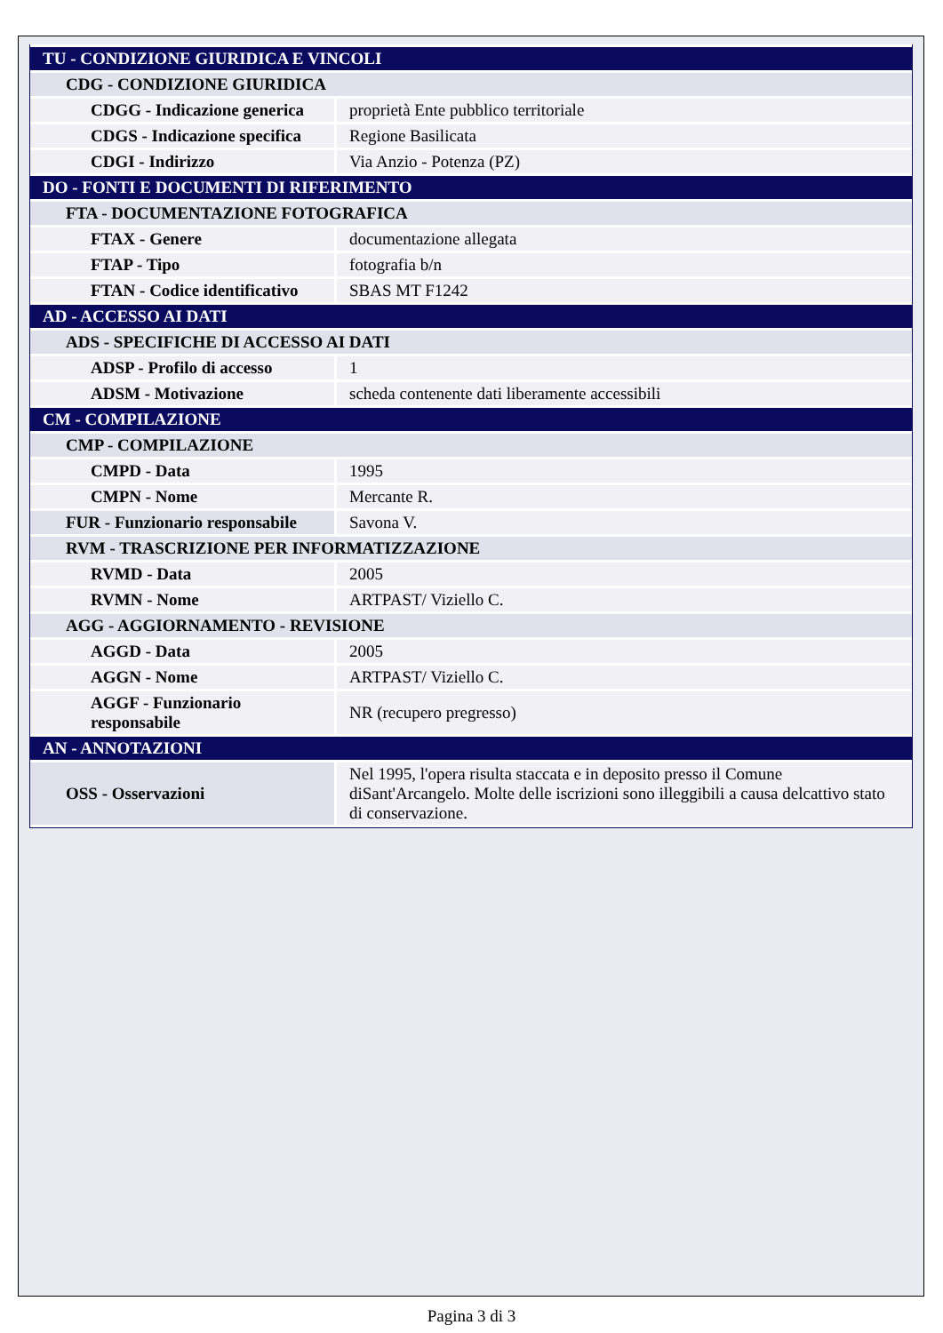| TU - CONDIZIONE GIURIDICA E VINCOLI | |
| CDG - CONDIZIONE GIURIDICA | |
| CDGG - Indicazione generica | proprietà Ente pubblico territoriale |
| CDGS - Indicazione specifica | Regione Basilicata |
| CDGI - Indirizzo | Via Anzio - Potenza (PZ) |
| DO - FONTI E DOCUMENTI DI RIFERIMENTO | |
| FTA - DOCUMENTAZIONE FOTOGRAFICA | |
| FTAX - Genere | documentazione allegata |
| FTAP - Tipo | fotografia b/n |
| FTAN - Codice identificativo | SBAS MT F1242 |
| AD - ACCESSO AI DATI | |
| ADS - SPECIFICHE DI ACCESSO AI DATI | |
| ADSP - Profilo di accesso | 1 |
| ADSM - Motivazione | scheda contenente dati liberamente accessibili |
| CM - COMPILAZIONE | |
| CMP - COMPILAZIONE | |
| CMPD - Data | 1995 |
| CMPN - Nome | Mercante R. |
| FUR - Funzionario responsabile | Savona V. |
| RVM - TRASCRIZIONE PER INFORMATIZZAZIONE | |
| RVMD - Data | 2005 |
| RVMN - Nome | ARTPAST/ Viziello C. |
| AGG - AGGIORNAMENTO - REVISIONE | |
| AGGD - Data | 2005 |
| AGGN - Nome | ARTPAST/ Viziello C. |
| AGGF - Funzionario responsabile | NR (recupero pregresso) |
| AN - ANNOTAZIONI | |
| OSS - Osservazioni | Nel 1995, l'opera risulta staccata e in deposito presso il Comune diSant'Arcangelo. Molte delle iscrizioni sono illeggibili a causa delcattivo stato di conservazione. |
Pagina 3 di 3